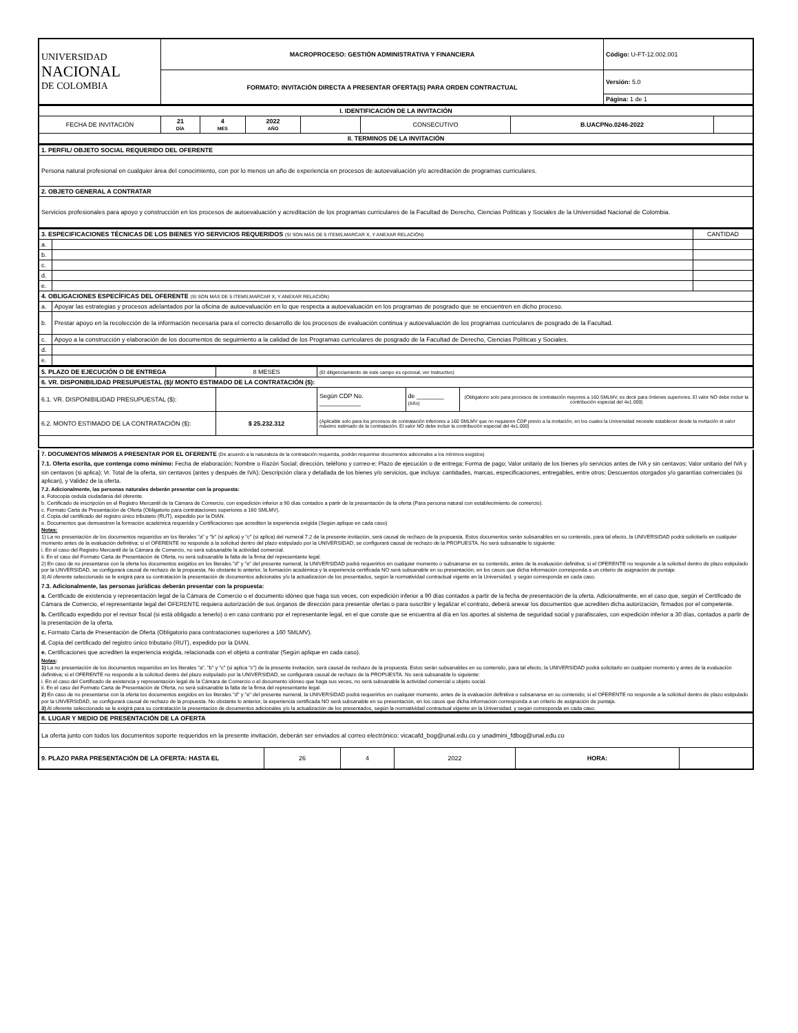| UNIVERSIDAD NACIONAL DE COLOMBIA | MACROPROCESO: GESTIÓN ADMINISTRATIVA Y FINANCIERA | Código: U-FT-12.002.001 |
| | FORMATO: INVITACIÓN DIRECTA A PRESENTAR OFERTA(S) PARA ORDEN CONTRACTUAL | Versión: 5.0 |
| | | Página: 1 de 1 |
| I. IDENTIFICACIÓN DE LA INVITACIÓN | | | | | | | |
| --- | --- | --- | --- | --- | --- | --- | --- |
| FECHA DE INVITACIÓN | 21 DÍA | 4 MES | 2022 AÑO | | CONSECUTIVO | B.UACPNo.0246-2022 | |
| II. TERMINOS DE LA INVITACIÓN | | | | | | | |
| 1. PERFIL/ OBJETO SOCIAL REQUERIDO DEL OFERENTE |
| Persona natural profesional en cualquier área del conocimiento, con por lo menos un año de experiencia en procesos de autoevaluación y/o acreditación de programas curriculares. |
| 2. OBJETO GENERAL A CONTRATAR |
| Servicios profesionales para apoyo y construcción en los procesos de autoevaluación y acreditación de los programas curriculares de la Facultad de Derecho, Ciencias Políticas y Sociales de la Universidad Nacional de Colombia. |
| 3. ESPECIFICACIONES TÉCNICAS DE LOS BIENES Y/O SERVICIOS REQUERIDOS (SI SON MÁS DE 5 ITEMS,MARCAR X, Y ANEXAR RELACIÓN) | | CANTIDAD |
| a. | | |
| b. | | |
| c. | | |
| d. | | |
| e. | | |
| 4. OBLIGACIONES ESPECÍFICAS DEL OFERENTE (SI SON MÁS DE 5 ITEMS,MARCAR X, Y ANEXAR RELACIÓN) | | |
| a. | Apoyar las estrategias y procesos adelantados por la oficina de autoevaluación en lo que respecta a autoevaluación en los programas de posgrado que se encuentren en dicho proceso. | |
| b. | Prestar apoyo en la recolección de la información necesaria para el correcto desarrollo de los procesos de evaluación continua y autoevaluación de los programas curriculares de posgrado de la Facultad. | |
| c. | Apoyo a la construcción y elaboración de los documentos de seguimiento a la calidad de los Programas curriculares de posgrado de la Facultad de Derecho, Ciencias Políticas y Sociales. | |
| d. | | |
| e. | | |
| 5. PLAZO DE EJECUCIÓN O DE ENTREGA | 8 MESES | (El diligenciamiento de este campo es opcional, ver Instructivo) | | |
| 6. VR. DISPONIBILIDAD PRESUPUESTAL ($)/ MONTO ESTIMADO DE LA CONTRATACIÓN ($): | | | | |
| 6.1. VR. DISPONIBILIDAD PRESUPUESTAL ($): | | Según CDP No. ____________ | de ________ (Año) | (Obligatorio solo para procesos de contratación mayores a 160 SMLMV, es decir para órdenes superiores. El valor NO debe incluir la contribución especial del 4x1.000) |
| 6.2. MONTO ESTIMADO DE LA CONTRATACIÓN ($): | $ 25.232.312 | (Aplicable solo para los procesos de contratación inferiores a 160 SMLMV que no requieren CDP previo a la invitación, en los cuales la Universidad necesite establecer desde la invitación el valor máximo estimado de la contratación. El valor NO debe incluir la contribución especial del 4x1.000) | | |
7. DOCUMENTOS MÍNIMOS A PRESENTAR POR EL OFERENTE (De acuerdo a la naturaleza de la contratación requerida, podrán requerirse documentos adicionales a los mínimos exigidos)
7.1. Oferta escrita, que contenga como mínimo: Fecha de elaboración; Nombre o Razón Social; dirección, teléfono y correo-e; Plazo de ejecución o de entrega; Forma de pago; Valor unitario de los bienes y/o servicios antes de IVA y sin centavos; Valor unitario del IVA y sin centavos (si aplica); Vr. Total de la oferta, sin centavos (antes y después de IVA); Descripción clara y detallada de los bienes y/o servicios, que incluya: cantidades, marcas, especificaciones, entregables, entre otros; Descuentos otorgados y/o garantías comerciales (si aplican), y Validez de la oferta.
7.2. Adicionalmente, las personas naturales deberán presentar con la propuesta:
a. Fotocopia cedula ciudadanía del oferente.
b. Certificado de inscripción en el Registro Mercantil de la Cámara de Comercio, con expedición inferior a 90 días contados a partir de la presentación de la oferta (Para persona natural con establecimiento de comercio).
c. Formato Carta de Presentación de Oferta (Obligatorio para contrataciones superiores a 160 SMLMV).
d. Copia del certificado del registro único tributario (RUT), expedido por la DIAN.
e. Documentos que demuestren la formación académica requerida y Certificaciones que acrediten la experiencia exigida (Según aplique en cada caso)
Notas:
1) La no presentación de los documentos requeridos en los literales "a" y "b" (si aplica) y "c" (si aplica) del numeral 7.2 de la presente invitación, será causal de rechazo de la propuesta. Estos documentos serán subsanables en su contenido, para tal efecto, la UNIVERSIDAD podrá solicitarlo en cualquier momento antes de la evaluación definitiva; si el OFERENTE no responde a la solicitud dentro del plazo estipulado por la UNIVERSIDAD, se configurará causal de rechazo de la PROPUESTA. No será subsanable lo siguiente:
i. En el caso del Registro Mercantil de la Cámara de Comercio, no será subsanable la actividad comercial.
ii. En el caso del Formato Carta de Presentación de Oferta, no será subsanable la falta de la firma del representante legal.
2) En caso de no presentarse con la oferta los documentos exigidos en los literales "d" y "e" del presente numeral, la UNIVERSIDAD podrá requerirlos en cualquier momento o subsanarse en su contenido, antes de la evaluación definitiva; si el OFERENTE no responde a la solicitud dentro de plazo estipulado por la UNVERSIDAD, se configurará causal de rechazo de la propuesta. No obstante lo anterior, la formación académica y la experiencia certificada NO será subsanable en su presentación, en los casos que dicha información corresponda a un criterio de asignación de puntaje.
3) Al oferente seleccionado se le exigirá para su contratación la presentación de documentos adicionales y/o la actualización de los presentados, según la normatividad contractual vigente en la Universidad, y según corresponda en cada caso.
7.3. Adicionalmente, las personas jurídicas deberán presentar con la propuesta:
a. Certificado de existencia y representación legal de la Cámara de Comercio o el documento idóneo que haga sus veces, con expedición inferior a 90 días contados a partir de la fecha de presentación de la oferta. Adicionalmente, en el caso que, según el Certificado de Cámara de Comercio, el representante legal del OFERENTE requiera autorización de sus órganos de dirección para presentar ofertas o para suscribir y legalizar el contrato, deberá anexar los documentos que acrediten dicha autorización, firmados por el competente.
b. Certificado expedido por el revisor fiscal (si está obligado a tenerlo) o en caso contrario por el representante legal, en el que conste que se encuentra al día en los aportes al sistema de seguridad social y parafiscales, con expedición inferior a 30 días, contados a partir de la presentación de la oferta.
c. Formato Carta de Presentación de Oferta (Obligatorio para contrataciones superiores a 160 SMLMV).
d. Copia del certificado del registro único tributario (RUT), expedido por la DIAN.
e. Certificaciones que acrediten la experiencia exigida, relacionada con el objeto a contratar (Según aplique en cada caso).
Notas:
1) La no presentación de los documentos requeridos en los literales "a", "b" y "c" (si aplica "c") de la presente invitación, será causal de rechazo de la propuesta. Estos serán subsanables en su contenido, para tal efecto, la UNIVERSIDAD podrá solicitarlo en cualquier momento y antes de la evaluación definitiva; si el OFERENTE no responde a la solicitud dentro del plazo estipulado por la UNIVERSIDAD, se configurará causal de rechazo de la PROPUESTA. No será subsanable lo siguiente:
i. En el caso del Certificado de existencia y representación legal de la Cámara de Comercio o el documento idóneo que haga sus veces, no será subsanable la actividad comercial u objeto social.
ii. En el caso del Formato Carta de Presentación de Oferta, no será subsanable la falta de la firma del representante legal.
2) En caso de no presentarse con la oferta los documentos exigidos en los literales "d" y "e" del presente numeral, la UNIVERSIDAD podrá requerirlos en cualquier momento, antes de la evaluación definitiva o subsanarse en su contenido; si el OFERENTE no responde a la solicitud dentro de plazo estipulado por la UNVERSIDAD, se configurará causal de rechazo de la propuesta. No obstante lo anterior, la experiencia certificada NO será subsanable en su presentación, en los casos que dicha información corresponda a un criterio de asignación de puntaje.
3) Al oferente seleccionado se le exigirá para su contratación la presentación de documentos adicionales y/o la actualización de los presentados, según la normatividad contractual vigente en la Universidad, y según corresponda en cada caso.
| 8. LUGAR Y MEDIO DE PRESENTACIÓN DE LA OFERTA | | | | | |
| La oferta junto con todos los documentos soporte requeridos en la presente invitación, deberán ser enviados al correo electrónico: vicacafd_bog@unal.edu.co y unadmini_fdbog@unal.edu.co | | | | | |
| 9. PLAZO PARA PRESENTACIÓN DE LA OFERTA: HASTA EL | 26 | 4 | 2022 | HORA: | |